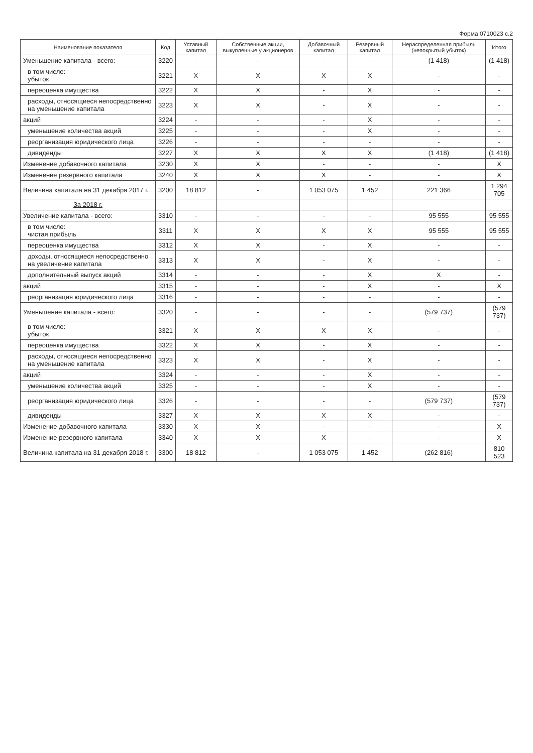Форма 0710023 с.2
| Наименование показателя | Код | Уставный капитал | Собственные акции, выкупленные у акционеров | Добавочный капитал | Резервный капитал | Нераспределенная прибыль (непокрытый убыток) | Итого |
| --- | --- | --- | --- | --- | --- | --- | --- |
| Уменьшение капитала - всего: | 3220 | - | - | - | - | (1 418) | (1 418) |
| в том числе: убыток | 3221 | X | X | X | X | - | - |
| переоценка имущества | 3222 | X | X | - | X | - | - |
| расходы, относящиеся непосредственно на уменьшение капитала | 3223 | X | X | - | X | - | - |
| акций | 3224 | - | - | - | X | - | - |
| уменьшение количества акций | 3225 | - | - | - | X | - | - |
| реорганизация юридического лица | 3226 | - | - | - | - | - | - |
| дивиденды | 3227 | X | X | X | X | (1 418) | (1 418) |
| Изменение добавочного капитала | 3230 | X | X | - | - | - | X |
| Изменение резервного капитала | 3240 | X | X | X | - | - | X |
| Величина капитала на 31 декабря 2017 г. | 3200 | 18 812 | - | 1 053 075 | 1 452 | 221 366 | 1 294 705 |
| За 2018 г. | | | | | | | |
| Увеличение капитала - всего: | 3310 | - | - | - | - | 95 555 | 95 555 |
| в том числе: чистая прибыль | 3311 | X | X | X | X | 95 555 | 95 555 |
| переоценка имущества | 3312 | X | X | - | X | - | - |
| доходы, относящиеся непосредственно на увеличение капитала | 3313 | X | X | - | X | - | - |
| дополнительный выпуск акций | 3314 | - | - | - | X | X | - |
| акций | 3315 | - | - | - | X | - | X |
| реорганизация юридического лица | 3316 | - | - | - | - | - | - |
| Уменьшение капитала - всего: | 3320 | - | - | - | - | (579 737) | (579 737) |
| в том числе: убыток | 3321 | X | X | X | X | - | - |
| переоценка имущества | 3322 | X | X | - | X | - | - |
| расходы, относящиеся непосредственно на уменьшение капитала | 3323 | X | X | - | X | - | - |
| акций | 3324 | - | - | - | X | - | - |
| уменьшение количества акций | 3325 | - | - | - | X | - | - |
| реорганизация юридического лица | 3326 | - | - | - | - | (579 737) | (579 737) |
| дивиденды | 3327 | X | X | X | X | - | - |
| Изменение добавочного капитала | 3330 | X | X | - | - | - | X |
| Изменение резервного капитала | 3340 | X | X | X | - | - | X |
| Величина капитала на 31 декабря 2018 г. | 3300 | 18 812 | - | 1 053 075 | 1 452 | (262 816) | 810 523 |